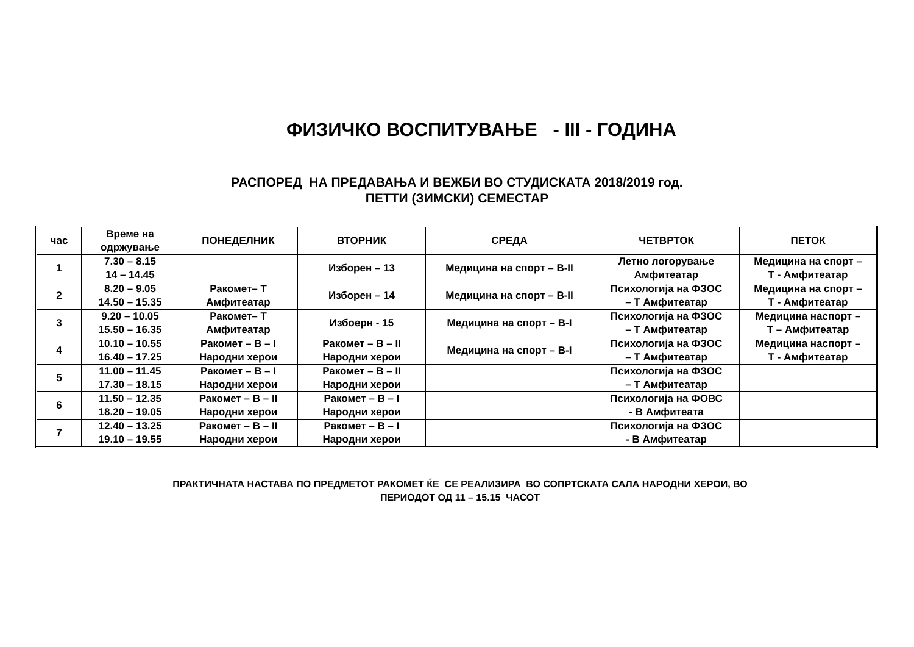ФИЗИЧКО ВОСПИТУВАЊЕ - III - ГОДИНА
РАСПОРЕД НА ПРЕДАВАЊА И ВЕЖБИ ВО СТУДИСКАТА 2018/2019 год.
ПЕТТИ (ЗИМСКИ) СЕМЕСТАР
| час | Време на одржување | ПОНЕДЕЛНИК | ВТОРНИК | СРЕДА | ЧЕТВРТОК | ПЕТОК |
| --- | --- | --- | --- | --- | --- | --- |
| 1 | 7.30 – 8.15 14 – 14.45 | | Изборен – 13 | Медицина на спорт – В-II | Летно логорување Амфитеатар | Медицина на спорт – Т - Амфитеатар |
| 2 | 8.20 – 9.05 14.50 – 15.35 | Ракомет– Т Амфитеатар | Изборен – 14 | Медицина на спорт – В-II | Психологија на ФЗОС – Т Амфитеатар | Медицина на спорт – Т - Амфитеатар |
| 3 | 9.20 – 10.05 15.50 – 16.35 | Ракомет– Т Амфитеатар | Избоерн - 15 | Медицина на спорт – В-I | Психологија на ФЗОС – Т Амфитеатар | Медицина наспорт – Т – Амфитеатар |
| 4 | 10.10 – 10.55 16.40 – 17.25 | Ракомет – В – I Народни херои | Ракомет – В – II Народни херои | Медицина на спорт – В-I | Психологија на ФЗОС – Т Амфитеатар | Медицина наспорт – Т - Амфитеатар |
| 5 | 11.00 – 11.45 17.30 – 18.15 | Ракомет – В – I Народни херои | Ракомет – В – II Народни херои | | Психологија на ФЗОС – Т Амфитеатар | |
| 6 | 11.50 – 12.35 18.20 – 19.05 | Ракомет – В – II Народни херои | Ракомет – В – I Народни херои | | Психологија на ФОВС - В Амфитеата | |
| 7 | 12.40 – 13.25 19.10 – 19.55 | Ракомет – В – II Народни херои | Ракомет – В – I Народни херои | | Психологија на ФЗОС - В Амфитеатар | |
ПРАКТИЧНАТА НАСТАВА ПО ПРЕДМЕТОТ РАКОМЕТ ЌЕ СЕ РЕАЛИЗИРА ВО СОПРТСКАТА САЛА НАРОДНИ ХЕРОИ, ВО
ПЕРИОДОТ ОД 11 – 15.15 ЧАСОТ